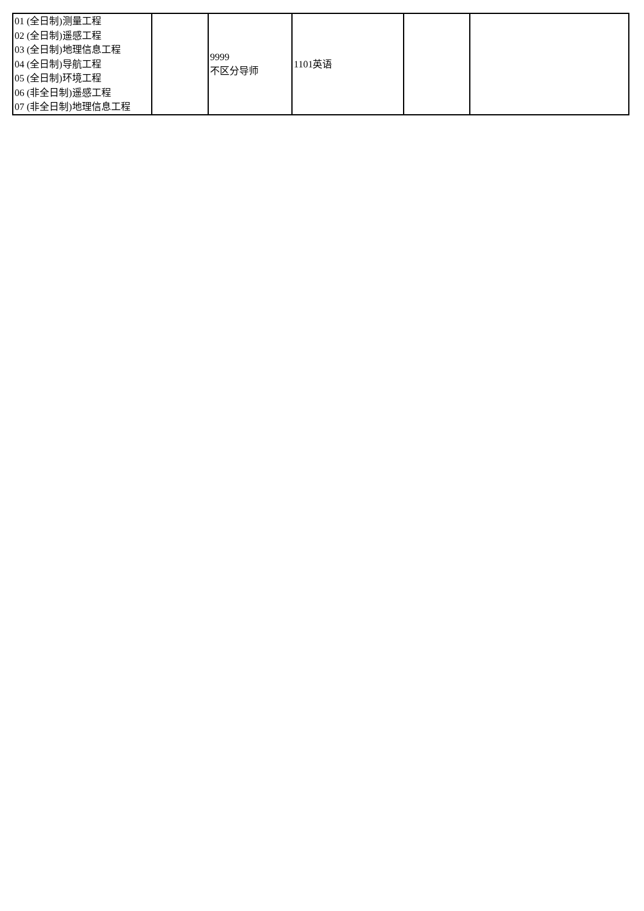| 01 (全日制)测量工程 02 (全日制)遥感工程 03 (全日制)地理信息工程 04 (全日制)导航工程 05 (全日制)环境工程 06 (非全日制)遥感工程 07 (非全日制)地理信息工程 | | 9999 不区分导师 | 1101英语 | | |